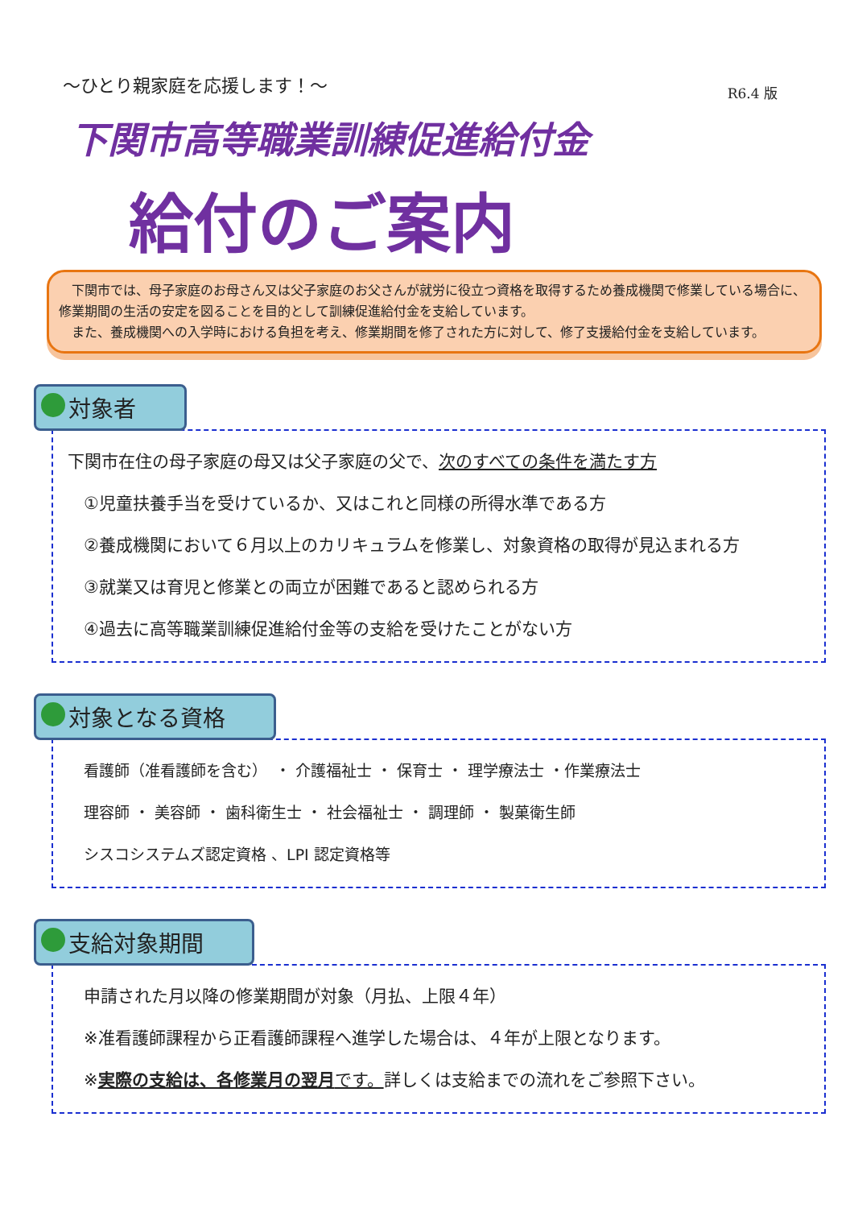～ひとり親家庭を応援します！～
R6.4 版
下関市高等職業訓練促進給付金
給付のご案内
　下関市では、母子家庭のお母さん又は父子家庭のお父さんが就労に役立つ資格を取得するため養成機関で修業している場合に、修業期間の生活の安定を図ることを目的として訓練促進給付金を支給しています。
　また、養成機関への入学時における負担を考え、修業期間を修了された方に対して、修了支援給付金を支給しています。
対象者
下関市在住の母子家庭の母又は父子家庭の父で、次のすべての条件を満たす方
①児童扶養手当を受けているか、又はこれと同様の所得水準である方
②養成機関において６月以上のカリキュラムを修業し、対象資格の取得が見込まれる方
③就業又は育児と修業との両立が困難であると認められる方
④過去に高等職業訓練促進給付金等の支給を受けたことがない方
対象となる資格
看護師（准看護師を含む）　・ 介護福祉士 ・ 保育士 ・ 理学療法士 ・作業療法士
理容師 ・ 美容師 ・ 歯科衛生士 ・ 社会福祉士 ・ 調理師 ・ 製菓衛生師
シスコシステムズ認定資格 、LPI 認定資格等
支給対象期間
申請された月以降の修業期間が対象（月払、上限４年）
※准看護師課程から正看護師課程へ進学した場合は、４年が上限となります。
※実際の支給は、各修業月の翌月です。詳しくは支給までの流れをご参照下さい。